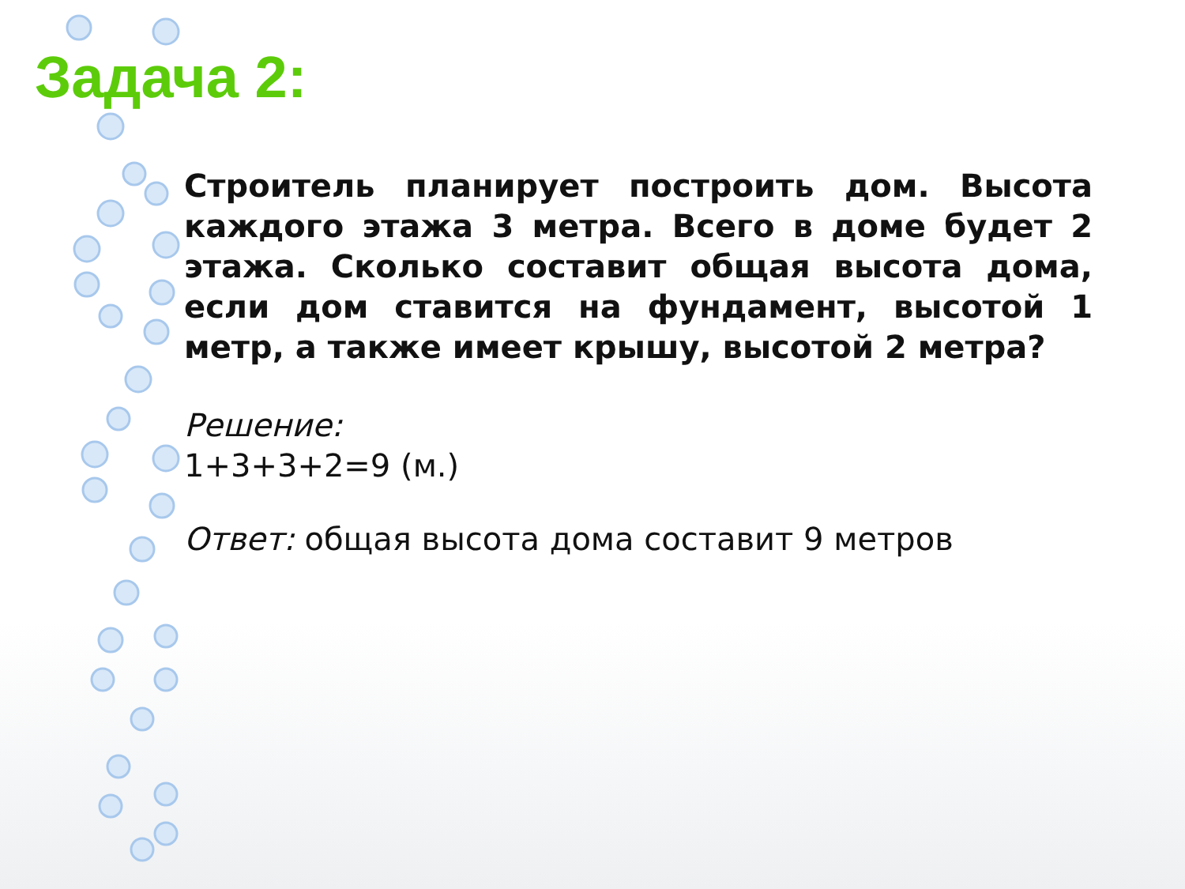Задача 2:
Строитель планирует построить дом. Высота каждого этажа 3 метра. Всего в доме будет 2 этажа. Сколько составит общая высота дома, если дом ставится на фундамент, высотой 1 метр, а также имеет крышу, высотой 2 метра?
Решение:
1+3+3+2=9 (м.)
Ответ: общая высота дома составит 9 метров